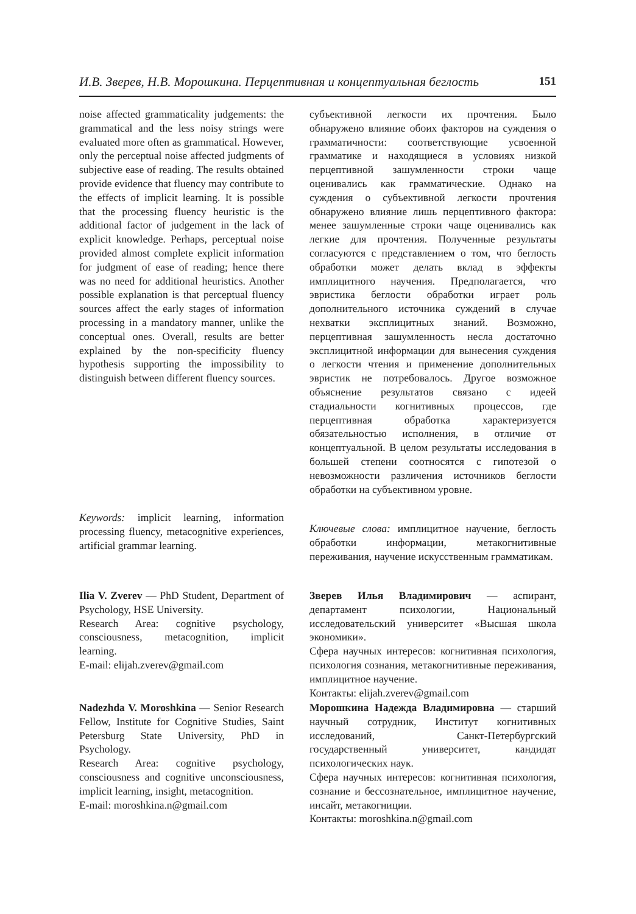И.В. Зверев, Н.В. Морошкина. Перцептивная и концептуальная беглость 151
noise affected grammaticality judgements: the grammatical and the less noisy strings were evaluated more often as grammatical. However, only the perceptual noise affected judgments of subjective ease of reading. The results obtained provide evidence that fluency may contribute to the effects of implicit learning. It is possible that the processing fluency heuristic is the additional factor of judgement in the lack of explicit knowledge. Perhaps, perceptual noise provided almost complete explicit information for judgment of ease of reading; hence there was no need for additional heuristics. Another possible explanation is that perceptual fluency sources affect the early stages of information processing in a mandatory manner, unlike the conceptual ones. Overall, results are better explained by the non-specificity fluency hypothesis supporting the impossibility to distinguish between different fluency sources.
субъективной легкости их прочтения. Было обнаружено влияние обоих факторов на суждения о грамматичности: соответствующие усвоенной грамматике и находящиеся в условиях низкой перцептивной зашумленности строки чаще оценивались как грамматические. Однако на суждения о субъективной легкости прочтения обнаружено влияние лишь перцептивного фактора: менее зашумленные строки чаще оценивались как легкие для прочтения. Полученные результаты согласуются с представлением о том, что беглость обработки может делать вклад в эффекты имплицитного научения. Предполагается, что эвристика беглости обработки играет роль дополнительного источника суждений в случае нехватки эксплицитных знаний. Возможно, перцептивная зашумленность несла достаточно эксплицитной информации для вынесения суждения о легкости чтения и применение дополнительных эвристик не потребовалось. Другое возможное объяснение результатов связано с идеей стадиальности когнитивных процессов, где перцептивная обработка характеризуется обязательностью исполнения, в отличие от концептуальной. В целом результаты исследования в большей степени соотносятся с гипотезой о невозможности различения источников беглости обработки на субъективном уровне.
Keywords: implicit learning, information processing fluency, metacognitive experiences, artificial grammar learning.
Ключевые слова: имплицитное научение, беглость обработки информации, метакогнитивные переживания, научение искусственным грамматикам.
Ilia V. Zverev — PhD Student, Department of Psychology, HSE University.
Research Area: cognitive psychology, consciousness, metacognition, implicit learning.
E-mail: elijah.zverev@gmail.com
Зверев Илья Владимирович — аспирант, департамент психологии, Национальный исследовательский университет «Высшая школа экономики».
Сфера научных интересов: когнитивная психология, психология сознания, метакогнитивные переживания, имплицитное научение.
Контакты: elijah.zverev@gmail.com
Nadezhda V. Moroshkina — Senior Research Fellow, Institute for Cognitive Studies, Saint Petersburg State University, PhD in Psychology.
Research Area: cognitive psychology, consciousness and cognitive unconsciousness, implicit learning, insight, metacognition.
E-mail: moroshkina.n@gmail.com
Морошкина Надежда Владимировна — старший научный сотрудник, Институт когнитивных исследований, Санкт-Петербургский государственный университет, кандидат психологических наук.
Сфера научных интересов: когнитивная психология, сознание и бессознательное, имплицитное научение, инсайт, метакогниции.
Контакты: moroshkina.n@gmail.com